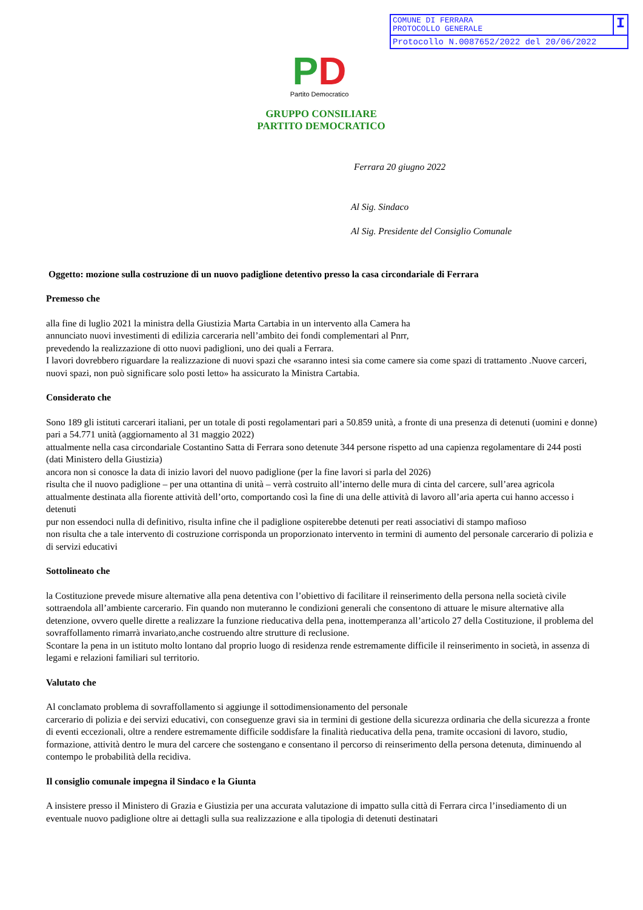COMUNE DI FERRARA
PROTOCOLLO GENERALE
I
Protocollo N.0087652/2022 del 20/06/2022
PD
Partito Democratico
GRUPPO CONSILIARE
PARTITO DEMOCRATICO
Ferrara 20 giugno 2022
Al Sig. Sindaco
Al Sig. Presidente del Consiglio Comunale
Oggetto: mozione sulla costruzione di un nuovo padiglione detentivo presso la casa circondariale di Ferrara
Premesso che
alla fine di luglio 2021 la ministra della Giustizia Marta Cartabia in un intervento alla Camera ha
annunciato nuovi investimenti di edilizia carceraria nell’ambito dei fondi complementari al Pnrr,
prevedendo la realizzazione di otto nuovi padiglioni, uno dei quali a Ferrara.
I lavori dovrebbero riguardare la realizzazione di nuovi spazi che «saranno intesi sia come camere sia come spazi di trattamento .Nuove carceri, nuovi spazi, non può significare solo posti letto» ha assicurato la Ministra Cartabia.
Considerato che
Sono 189 gli istituti carcerari italiani, per un totale di posti regolamentari pari a 50.859 unità, a fronte di una presenza di detenuti (uomini e donne) pari a 54.771 unità (aggiornamento al 31 maggio 2022)
attualmente nella casa circondariale Costantino Satta di Ferrara sono detenute 344 persone rispetto ad una capienza regolamentare di 244 posti (dati Ministero della Giustizia)
ancora non si conosce la data di inizio lavori del nuovo padiglione (per la fine lavori si parla del 2026)
risulta che il nuovo padiglione – per una ottantina di unità – verrà costruito all’interno delle mura di cinta del carcere, sull’area agricola attualmente destinata alla fiorente attività dell’orto, comportando così la fine di una delle attività di lavoro all’aria aperta cui hanno accesso i detenuti
pur non essendoci nulla di definitivo, risulta infine che il padiglione ospiterebbe detenuti per reati associativi di stampo mafioso
non risulta che a tale intervento di costruzione corrisponda un proporzionato intervento in termini di aumento del personale carcerario di polizia e di servizi educativi
Sottolineato che
la Costituzione prevede misure alternative alla pena detentiva con l’obiettivo di facilitare il reinserimento della persona nella società civile sottraendola all’ambiente carcerario. Fin quando non muteranno le condizioni generali che consentono di attuare le misure alternative alla detenzione, ovvero quelle dirette a realizzare la funzione rieducativa della pena, inottemperanza all’articolo 27 della Costituzione, il problema del sovraffollamento rimarrà invariato,anche costruendo altre strutture di reclusione.
Scontare la pena in un istituto molto lontano dal proprio luogo di residenza rende estremamente difficile il reinserimento in società, in assenza di legami e relazioni familiari sul territorio.
Valutato che
Al conclamato problema di sovraffollamento si aggiunge il sottodimensionamento del personale
carcerario di polizia e dei servizi educativi, con conseguenze gravi sia in termini di gestione della sicurezza ordinaria che della sicurezza a fronte di eventi eccezionali, oltre a rendere estremamente difficile soddisfare la finalità rieducativa della pena, tramite occasioni di lavoro, studio, formazione, attività dentro le mura del carcere che sostengano e consentano il percorso di reinserimento della persona detenuta, diminuendo al contempo le probabilità della recidiva.
Il consiglio comunale impegna il Sindaco e la Giunta
A insistere presso il Ministero di Grazia e Giustizia per una accurata valutazione di impatto sulla città di Ferrara circa l’insediamento di un eventuale nuovo padiglione oltre ai dettagli sulla sua realizzazione e alla tipologia di detenuti destinatari